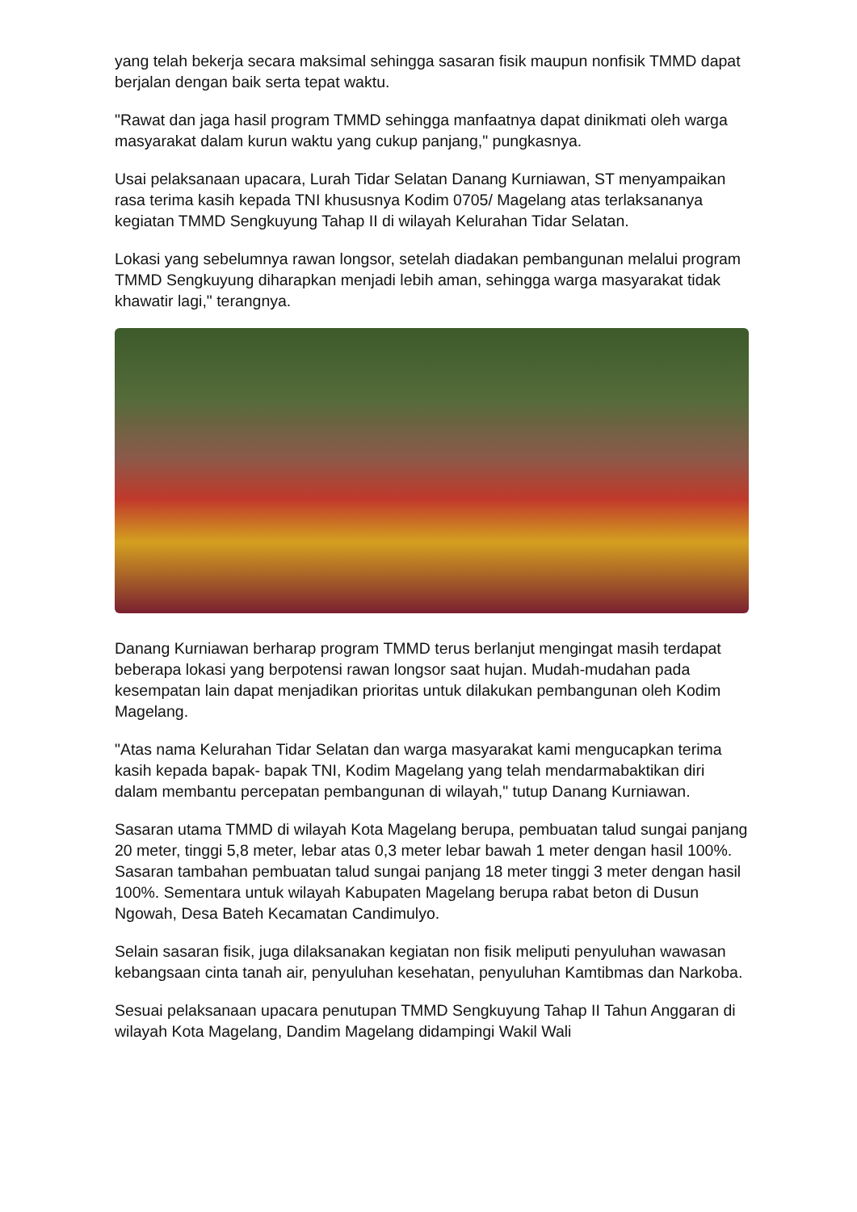yang telah bekerja secara maksimal sehingga sasaran fisik maupun nonfisik TMMD dapat berjalan dengan baik serta tepat waktu.
"Rawat dan jaga hasil program TMMD sehingga manfaatnya dapat dinikmati oleh warga masyarakat dalam kurun waktu yang cukup panjang," pungkasnya.
Usai pelaksanaan upacara, Lurah Tidar Selatan Danang Kurniawan, ST menyampaikan rasa terima kasih kepada TNI khususnya Kodim 0705/ Magelang atas terlaksananya kegiatan TMMD Sengkuyung Tahap II di wilayah Kelurahan Tidar Selatan.
Lokasi yang sebelumnya rawan longsor, setelah diadakan pembangunan melalui program TMMD Sengkuyung diharapkan menjadi lebih aman, sehingga warga masyarakat tidak khawatir lagi," terangnya.
Danang Kurniawan berharap program TMMD terus berlanjut mengingat masih terdapat beberapa lokasi yang berpotensi rawan longsor saat hujan. Mudah-mudahan pada kesempatan lain dapat menjadikan prioritas untuk dilakukan pembangunan oleh Kodim Magelang.
"Atas nama Kelurahan Tidar Selatan dan warga masyarakat kami mengucapkan terima kasih kepada bapak- bapak TNI, Kodim Magelang yang telah mendarmabaktikan diri dalam membantu percepatan pembangunan di wilayah," tutup Danang Kurniawan.
Sasaran utama TMMD di wilayah Kota Magelang berupa, pembuatan talud sungai panjang 20 meter, tinggi 5,8 meter, lebar atas 0,3 meter lebar bawah 1 meter dengan hasil 100%. Sasaran tambahan pembuatan talud sungai panjang 18 meter tinggi 3 meter dengan hasil 100%. Sementara untuk wilayah Kabupaten Magelang berupa rabat beton di Dusun Ngowah, Desa Bateh Kecamatan Candimulyo.
Selain sasaran fisik, juga dilaksanakan kegiatan non fisik meliputi penyuluhan wawasan kebangsaan cinta tanah air, penyuluhan kesehatan, penyuluhan Kamtibmas dan Narkoba.
Sesuai pelaksanaan upacara penutupan TMMD Sengkuyung Tahap II Tahun Anggaran di wilayah Kota Magelang, Dandim Magelang didampingi Wakil Wali